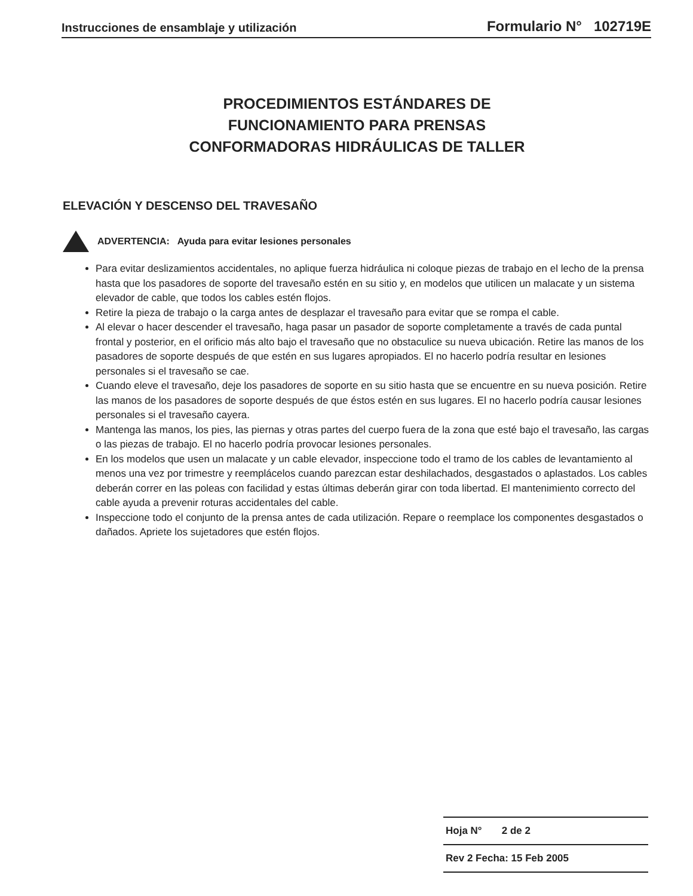Instrucciones de ensamblaje y utilización Formulario N° 102719E
PROCEDIMIENTOS ESTÁNDARES DE
FUNCIONAMIENTO PARA PRENSAS
CONFORMADORAS HIDRÁULICAS DE TALLER
ELEVACIÓN Y DESCENSO DEL TRAVESAÑO
ADVERTENCIA: Ayuda para evitar lesiones personales
Para evitar deslizamientos accidentales, no aplique fuerza hidráulica ni coloque piezas de trabajo en el lecho de la prensa hasta que los pasadores de soporte del travesaño estén en su sitio y, en modelos que utilicen un malacate y un sistema elevador de cable, que todos los cables estén flojos.
Retire la pieza de trabajo o la carga antes de desplazar el travesaño para evitar que se rompa el cable.
Al elevar o hacer descender el travesaño, haga pasar un pasador de soporte completamente a través de cada puntal frontal y posterior, en el orificio más alto bajo el travesaño que no obstaculice su nueva ubicación. Retire las manos de los pasadores de soporte después de que estén en sus lugares apropiados. El no hacerlo podría resultar en lesiones personales si el travesaño se cae.
Cuando eleve el travesaño, deje los pasadores de soporte en su sitio hasta que se encuentre en su nueva posición. Retire las manos de los pasadores de soporte después de que éstos estén en sus lugares. El no hacerlo podría causar lesiones personales si el travesaño cayera.
Mantenga las manos, los pies, las piernas y otras partes del cuerpo fuera de la zona que esté bajo el travesaño, las cargas o las piezas de trabajo. El no hacerlo podría provocar lesiones personales.
En los modelos que usen un malacate y un cable elevador, inspeccione todo el tramo de los cables de levantamiento al menos una vez por trimestre y reemplácelos cuando parezcan estar deshilachados, desgastados o aplastados. Los cables deberán correr en las poleas con facilidad y estas últimas deberán girar con toda libertad. El mantenimiento correcto del cable ayuda a prevenir roturas accidentales del cable.
Inspeccione todo el conjunto de la prensa antes de cada utilización. Repare o reemplace los componentes desgastados o dañados. Apriete los sujetadores que estén flojos.
Hoja N° 2 de 2
Rev 2 Fecha: 15 Feb 2005